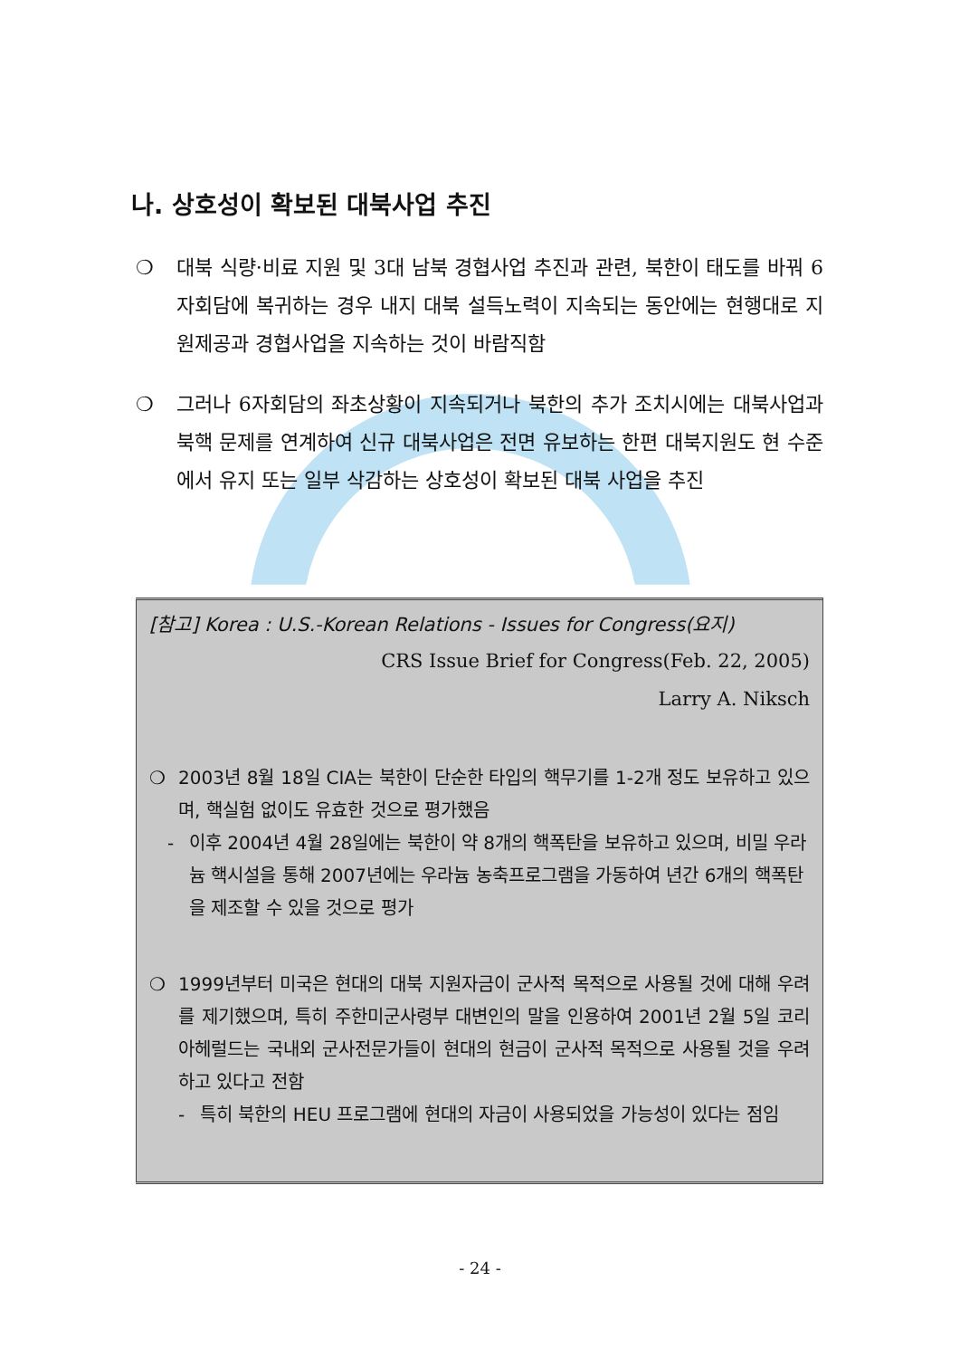나. 상호성이 확보된 대북사업 추진
❍ 대북 식량·비료 지원 및 3대 남북 경협사업 추진과 관련, 북한이 태도를 바꿔 6자회담에 복귀하는 경우 내지 대북 설득노력이 지속되는 동안에는 현행대로 지원제공과 경협사업을 지속하는 것이 바람직함
❍ 그러나 6자회담의 좌초상황이 지속되거나 북한의 추가 조치시에는 대북사업과 북핵 문제를 연계하여 신규 대북사업은 전면 유보하는 한편 대북지원도 현 수준에서 유지 또는 일부 삭감하는 상호성이 확보된 대북 사업을 추진
[참고] Korea : U.S.-Korean Relations - Issues for Congress(요지)
CRS Issue Brief for Congress(Feb. 22, 2005)
Larry A. Niksch
❍ 2003년 8월 18일 CIA는 북한이 단순한 타입의 핵무기를 1-2개 정도 보유하고 있으며, 핵실험 없이도 유효한 것으로 평가했음
- 이후 2004년 4월 28일에는 북한이 약 8개의 핵폭탄을 보유하고 있으며, 비밀 우라늄 핵시설을 통해 2007년에는 우라늄 농축프로그램을 가동하여 년간 6개의 핵폭탄을 제조할 수 있을 것으로 평가
❍ 1999년부터 미국은 현대의 대북 지원자금이 군사적 목적으로 사용될 것에 대해 우려를 제기했으며, 특히 주한미군사령부 대변인의 말을 인용하여 2001년 2월 5일 코리아헤럴드는 국내외 군사전문가들이 현대의 현금이 군사적 목적으로 사용될 것을 우려하고 있다고 전함
- 특히 북한의 HEU 프로그램에 현대의 자금이 사용되었을 가능성이 있다는 점임
- 24 -